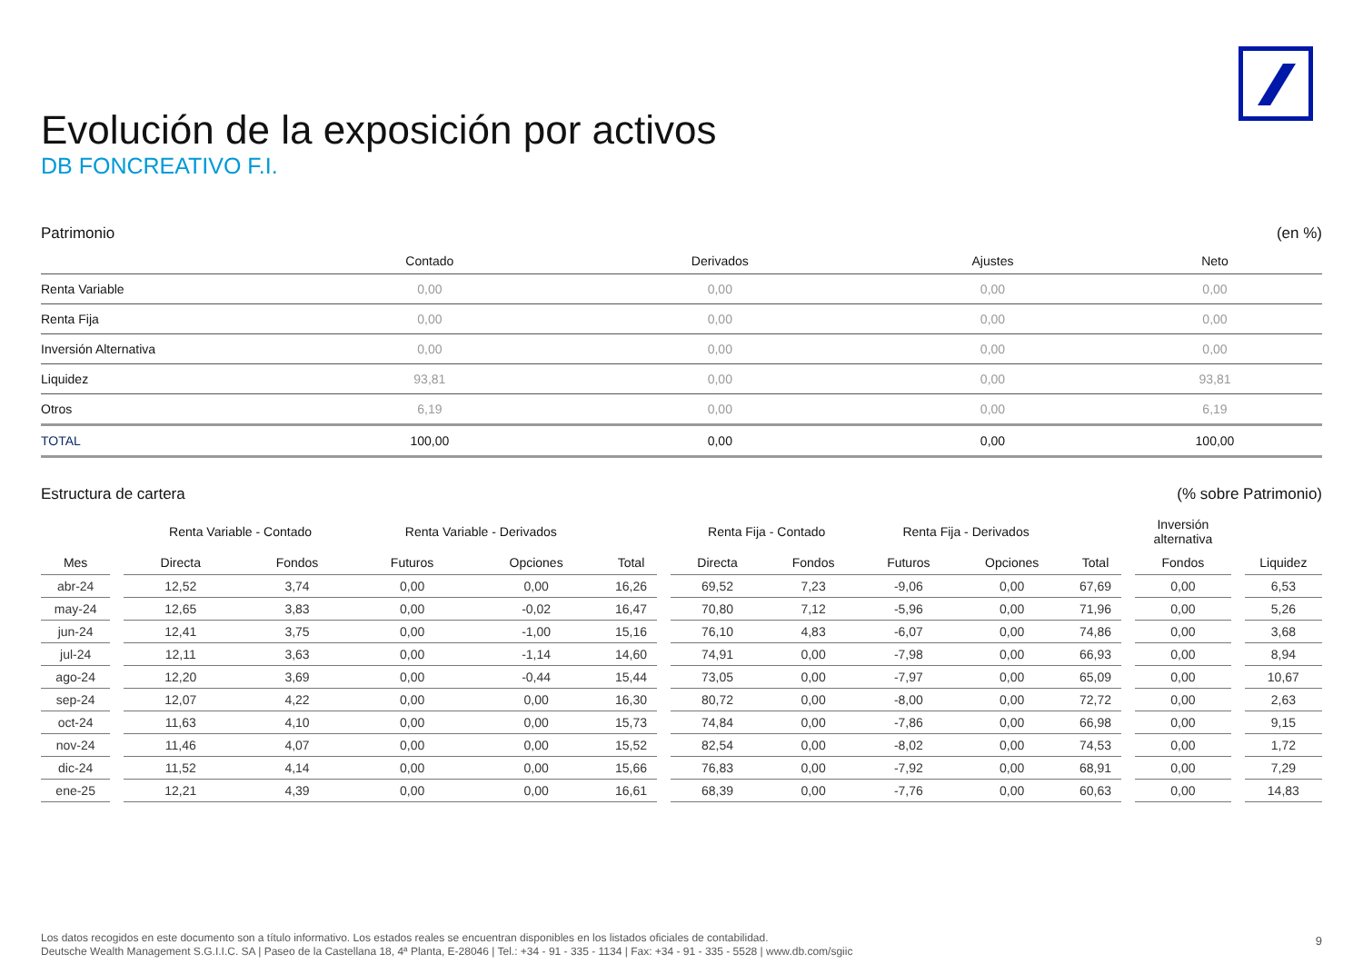Evolución de la exposición por activos
DB FONCREATIVO F.I.
Patrimonio (en %)
| | Contado | Derivados | Ajustes | Neto |
| --- | --- | --- | --- | --- |
| Renta Variable | 0,00 | 0,00 | 0,00 | 0,00 |
| Renta Fija | 0,00 | 0,00 | 0,00 | 0,00 |
| Inversión Alternativa | 0,00 | 0,00 | 0,00 | 0,00 |
| Liquidez | 93,81 | 0,00 | 0,00 | 93,81 |
| Otros | 6,19 | 0,00 | 0,00 | 6,19 |
| TOTAL | 100,00 | 0,00 | 0,00 | 100,00 |
Estructura de cartera (% sobre Patrimonio)
| | | Renta Variable - Contado | | Renta Variable - Derivados | | | | Renta Fija - Contado | | Renta Fija - Derivados | | | | Inversión alternativa | | |
| --- | --- | --- | --- | --- | --- | --- | --- | --- | --- | --- | --- | --- | --- | --- | --- | --- |
| Mes | | Directa | Fondos | Futuros | Opciones | Total | | Directa | Fondos | Futuros | Opciones | Total | | Fondos | | Liquidez |
| abr-24 | | 12,52 | 3,74 | 0,00 | 0,00 | 16,26 | | 69,52 | 7,23 | -9,06 | 0,00 | 67,69 | | 0,00 | | 6,53 |
| may-24 | | 12,65 | 3,83 | 0,00 | -0,02 | 16,47 | | 70,80 | 7,12 | -5,96 | 0,00 | 71,96 | | 0,00 | | 5,26 |
| jun-24 | | 12,41 | 3,75 | 0,00 | -1,00 | 15,16 | | 76,10 | 4,83 | -6,07 | 0,00 | 74,86 | | 0,00 | | 3,68 |
| jul-24 | | 12,11 | 3,63 | 0,00 | -1,14 | 14,60 | | 74,91 | 0,00 | -7,98 | 0,00 | 66,93 | | 0,00 | | 8,94 |
| ago-24 | | 12,20 | 3,69 | 0,00 | -0,44 | 15,44 | | 73,05 | 0,00 | -7,97 | 0,00 | 65,09 | | 0,00 | | 10,67 |
| sep-24 | | 12,07 | 4,22 | 0,00 | 0,00 | 16,30 | | 80,72 | 0,00 | -8,00 | 0,00 | 72,72 | | 0,00 | | 2,63 |
| oct-24 | | 11,63 | 4,10 | 0,00 | 0,00 | 15,73 | | 74,84 | 0,00 | -7,86 | 0,00 | 66,98 | | 0,00 | | 9,15 |
| nov-24 | | 11,46 | 4,07 | 0,00 | 0,00 | 15,52 | | 82,54 | 0,00 | -8,02 | 0,00 | 74,53 | | 0,00 | | 1,72 |
| dic-24 | | 11,52 | 4,14 | 0,00 | 0,00 | 15,66 | | 76,83 | 0,00 | -7,92 | 0,00 | 68,91 | | 0,00 | | 7,29 |
| ene-25 | | 12,21 | 4,39 | 0,00 | 0,00 | 16,61 | | 68,39 | 0,00 | -7,76 | 0,00 | 60,63 | | 0,00 | | 14,83 |
Los datos recogidos en este documento son a título informativo. Los estados reales se encuentran disponibles en los listados oficiales de contabilidad.
Deutsche Wealth Management S.G.I.I.C. SA | Paseo de la Castellana 18, 4ª Planta, E-28046 | Tel.: +34 - 91 - 335 - 1134 | Fax: +34 - 91 - 335 - 5528 | www.db.com/sgiic
9